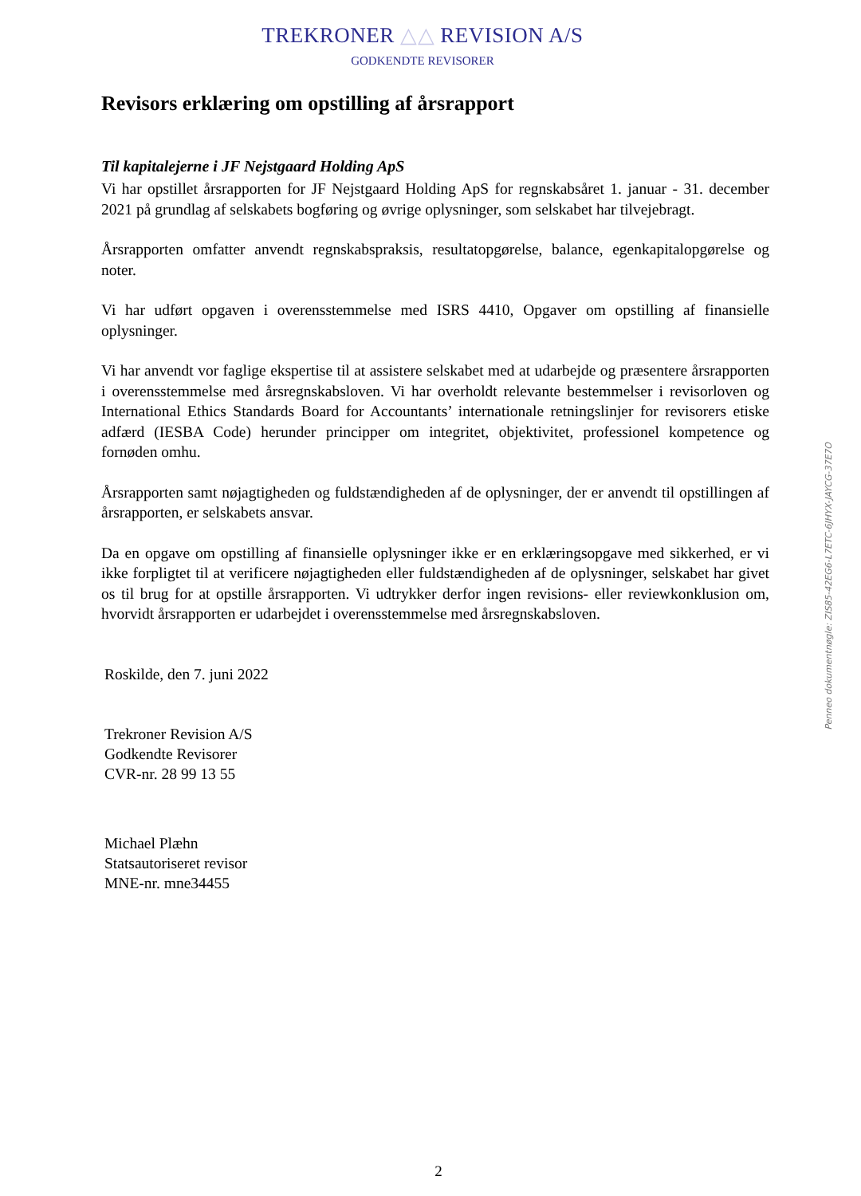TREKRONER △△ REVISION A/S
GODKENDTE REVISORER
Revisors erklæring om opstilling af årsrapport
Til kapitalejerne i JF Nejstgaard Holding ApS
Vi har opstillet årsrapporten for JF Nejstgaard Holding ApS for regnskabsåret 1. januar - 31. december 2021 på grundlag af selskabets bogføring og øvrige oplysninger, som selskabet har tilvejebragt.
Årsrapporten omfatter anvendt regnskabspraksis, resultatopgørelse, balance, egenkapitalopgørelse og noter.
Vi har udført opgaven i overensstemmelse med ISRS 4410, Opgaver om opstilling af finansielle oplysninger.
Vi har anvendt vor faglige ekspertise til at assistere selskabet med at udarbejde og præsentere årsrapporten i overensstemmelse med årsregnskabsloven. Vi har overholdt relevante bestemmelser i revisorloven og International Ethics Standards Board for Accountants’ internationale retningslinjer for revisorers etiske adfærd (IESBA Code) herunder principper om integritet, objektivitet, professionel kompetence og fornøden omhu.
Årsrapporten samt nøjagtigheden og fuldstændigheden af de oplysninger, der er anvendt til opstillingen af årsrapporten, er selskabets ansvar.
Da en opgave om opstilling af finansielle oplysninger ikke er en erklæringsopgave med sikkerhed, er vi ikke forpligtet til at verificere nøjagtigheden eller fuldstændigheden af de oplysninger, selskabet har givet os til brug for at opstille årsrapporten. Vi udtrykker derfor ingen revisions- eller reviewkonklusion om, hvorvidt årsrapporten er udarbejdet i overensstemmelse med årsregnskabsloven.
Roskilde, den 7. juni 2022
Trekroner Revision A/S
Godkendte Revisorer
CVR-nr. 28 99 13 55
Michael Plæhn
Statsautoriseret revisor
MNE-nr. mne34455
Penneo dokumentnøgle: ZIS85-42EG6-L7ETC-6JHYX-JAYCG-37E7O
2